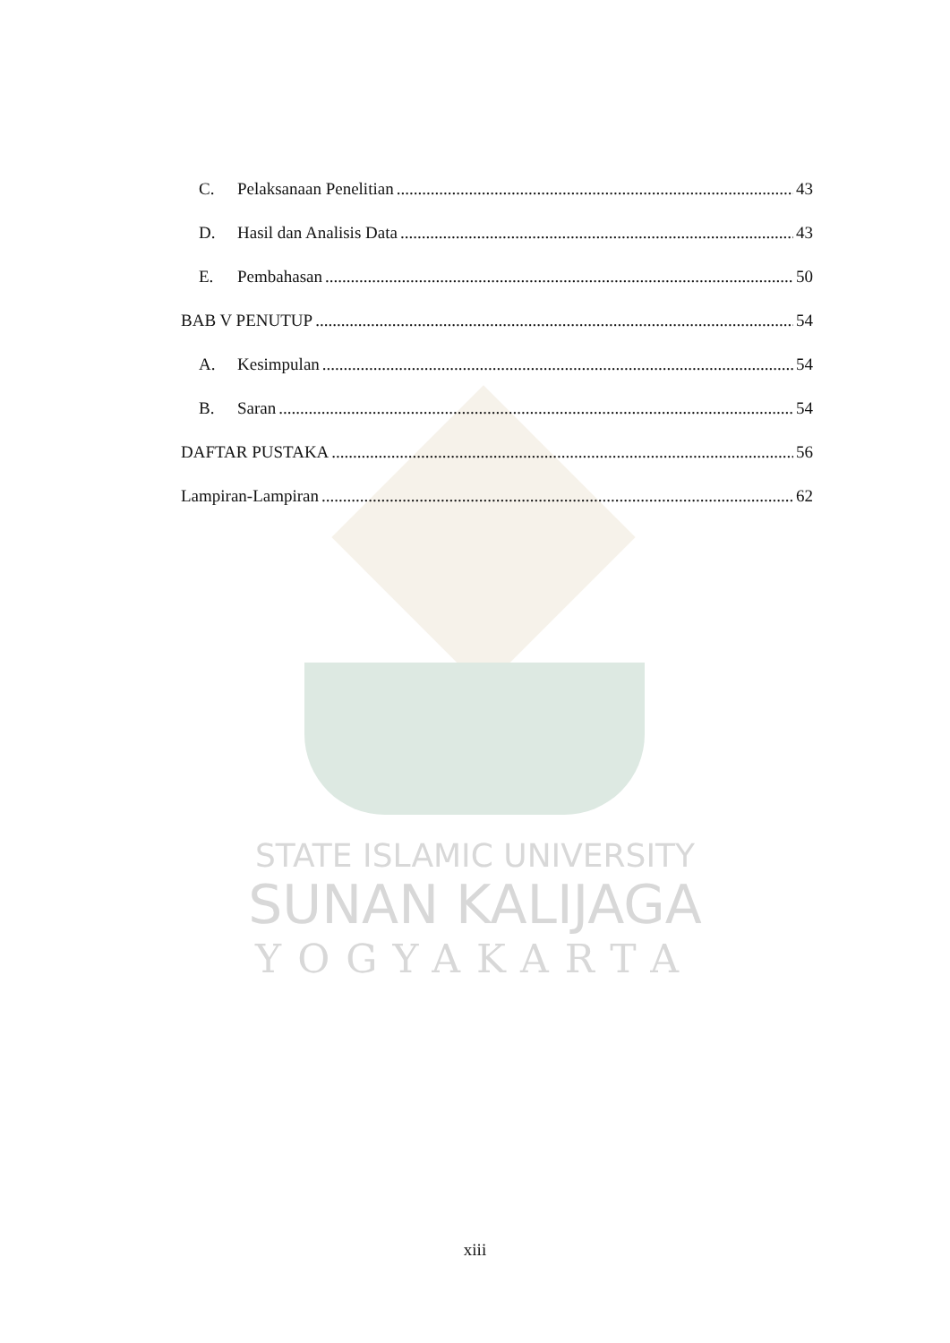C. Pelaksanaan Penelitian 43
D. Hasil dan Analisis Data 43
E. Pembahasan 50
BAB V PENUTUP 54
A. Kesimpulan 54
B. Saran 54
DAFTAR PUSTAKA 56
Lampiran-Lampiran 62
STATE ISLAMIC UNIVERSITY
SUNAN KALIJAGA
YOGYAKARTA
xiii